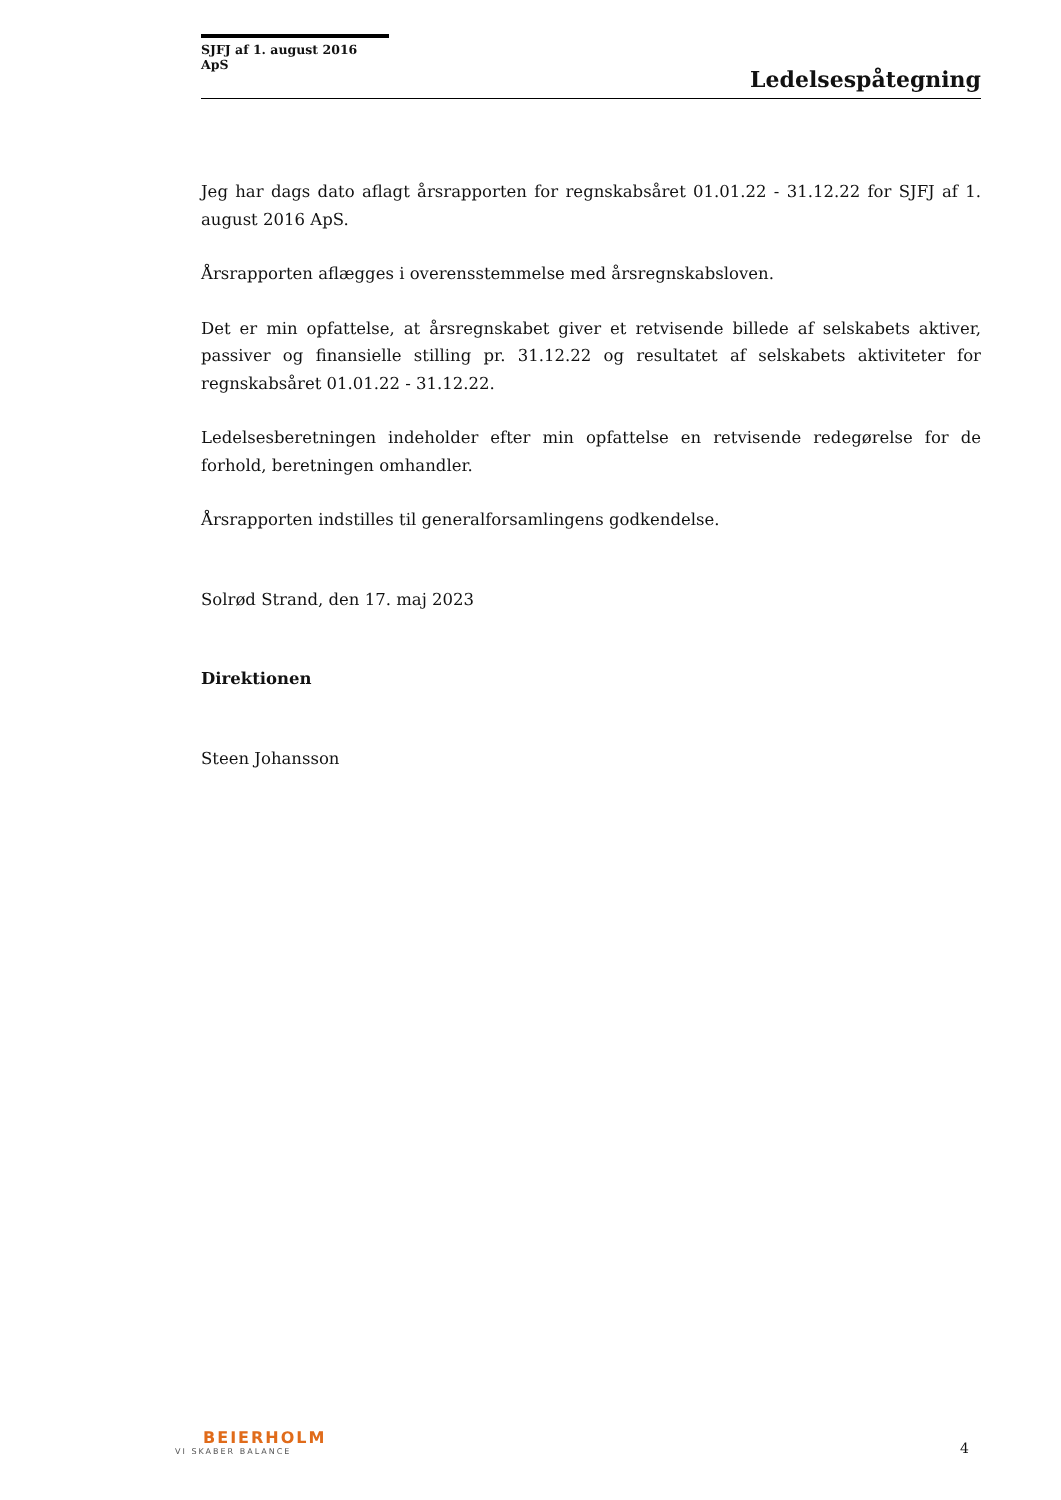SJFJ af 1. august 2016 ApS
Ledelsespåtegning
Jeg har dags dato aflagt årsrapporten for regnskabsåret 01.01.22 - 31.12.22 for SJFJ af 1. august 2016 ApS.
Årsrapporten aflægges i overensstemmelse med årsregnskabsloven.
Det er min opfattelse, at årsregnskabet giver et retvisende billede af selskabets aktiver, passiver og finansielle stilling pr. 31.12.22 og resultatet af selskabets aktiviteter for regnskabsåret 01.01.22 - 31.12.22.
Ledelsesberetningen indeholder efter min opfattelse en retvisende redegørelse for de forhold, beretningen omhandler.
Årsrapporten indstilles til generalforsamlingens godkendelse.
Solrød Strand, den 17. maj 2023
Direktionen
Steen Johansson
BEIERHOLM
VI SKABER BALANCE
4